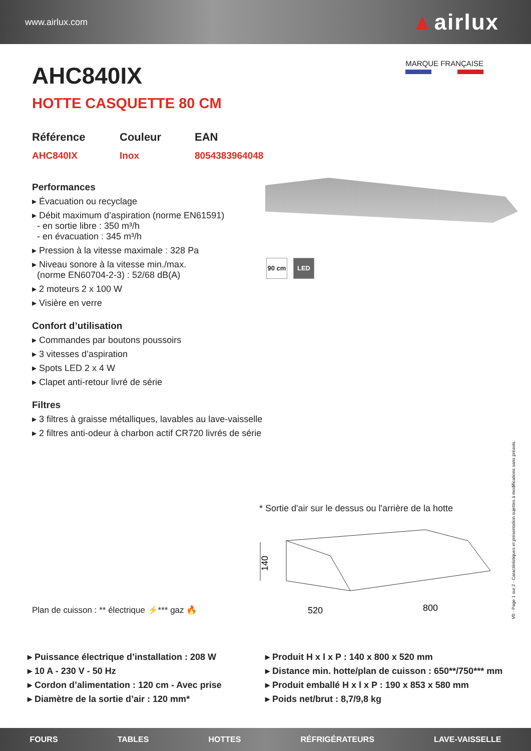www.airlux.com
▲airlux
MARQUE FRANÇAISE
AHC840IX
HOTTE CASQUETTE 80 CM
Référence
AHC840IX
Couleur
Inox
EAN
8054383964048
Performances
▸ Évacuation ou recyclage
▸ Débit maximum d’aspiration (norme EN61591)
- en sortie libre : 350 m³/h
- en évacuation : 345 m³/h
▸ Pression à la vitesse maximale : 328 Pa
▸ Niveau sonore à la vitesse min./max.
(norme EN60704-2-3) : 52/68 dB(A)
▸ 2 moteurs 2 x 100 W
▸ Visière en verre
Confort d’utilisation
▸ Commandes par boutons poussoirs
▸ 3 vitesses d’aspiration
▸ Spots LED 2 x 4 W
▸ Clapet anti-retour livré de série
Filtres
▸ 3 filtres à graisse métalliques, lavables au lave-vaisselle
▸ 2 filtres anti-odeur à charbon actif CR720 livrés de série
90 cm LED
* Sortie d'air sur le dessus ou l'arrière de la hotte
140
520
800
Plan de cuisson : ** électrique ⚡*** gaz 🔥
V0 - Page 1 sur 2 - Caractéristiques et présentation sujettes à modifications sans préavis.
▸ Puissance électrique d’installation : 208 W
▸ 10 A - 230 V - 50 Hz
▸ Cordon d’alimentation : 120 cm - Avec prise
▸ Diamètre de la sortie d’air : 120 mm*
▸ Produit H x l x P : 140 x 800 x 520 mm
▸ Distance min. hotte/plan de cuisson : 650**/750*** mm
▸ Produit emballé H x l x P : 190 x 853 x 580 mm
▸ Poids net/brut : 8,7/9,8 kg
FOURS TABLES HOTTES RÉFRIGÉRATEURS LAVE-VAISSELLE